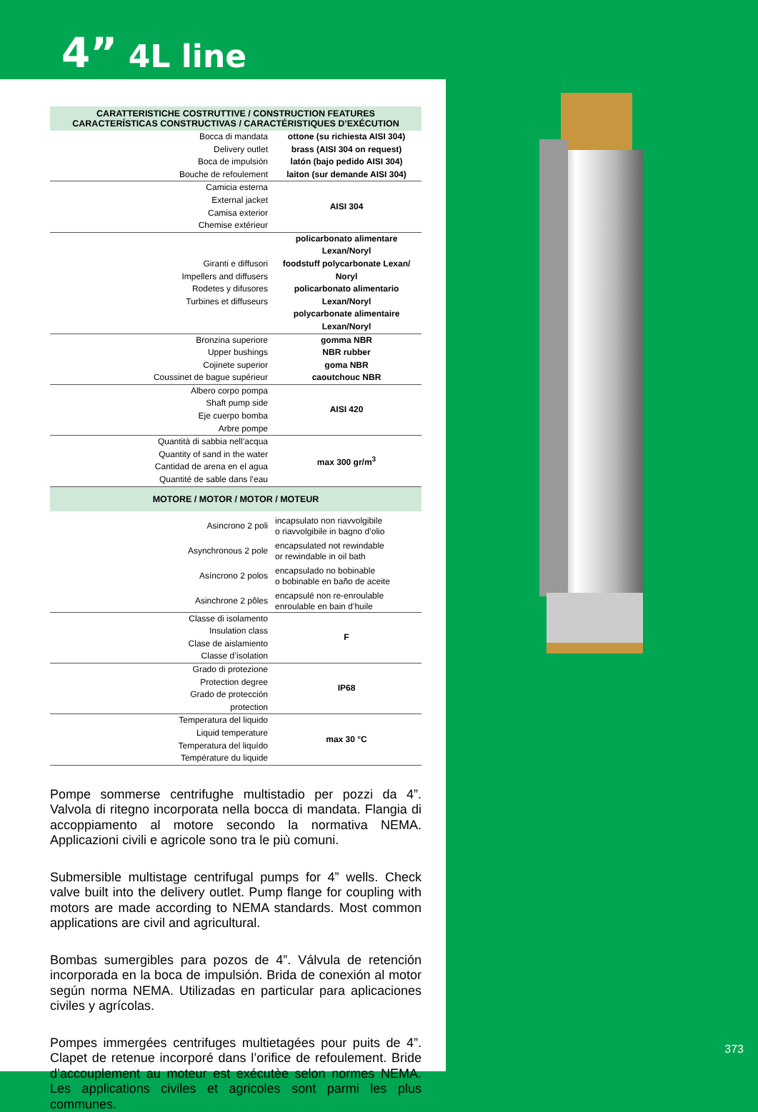4” 4L line
| CARATTERISTICHE COSTRUTTIVE / CONSTRUCTION FEATURES CARACTERÍSTICAS CONSTRUCTIVAS / CARACTÉRISTIQUES D’EXÉCUTION | |
| --- | --- |
| Bocca di mandata Delivery outlet Boca de impulsión Bouche de refoulement | ottone (su richiesta AISI 304) brass (AISI 304 on request) latón (bajo pedido AISI 304) laiton (sur demande AISI 304) |
| Camicia esterna External jacket Camisa exterior Chemise extérieur | AISI 304 |
| Giranti e diffusori Impellers and diffusers Rodetes y difusores Turbines et diffuseurs | policarbonato alimentare Lexan/Noryl foodstuff polycarbonate Lexan/ Noryl policarbonato alimentario Lexan/Noryl polycarbonate alimentaire Lexan/Noryl |
| Bronzina superiore Upper bushings Cojinete superior Coussinet de bague supérieur | gomma NBR NBR rubber goma NBR caoutchouc NBR |
| Albero corpo pompa Shaft pump side Eje cuerpo bomba Arbre pompe | AISI 420 |
| Quantità di sabbia nell’acqua Quantity of sand in the water Cantidad de arena en el agua Quantité de sable dans l’eau | max 300 gr/m<sup>3</sup> |
| MOTORE / MOTOR / MOTOR / MOTEUR | |
| Asincrono 2 poli | incapsulato non riavvolgibile o riavvolgibile in bagno d’olio |
| Asynchronous 2 pole | encapsulated not rewindable or rewindable in oil bath |
| Asíncrono 2 polos | encapsulado no bobinable o bobinable en baño de aceite |
| Asinchrone 2 pôles | encapsulé non re-enroulable enroulable en bain d’huile |
| Classe di isolamento Insulation class Clase de aislamiento Classe d’isolation | F |
| Grado di protezione Protection degree Grado de protección protection | IP68 |
| Temperatura del liquido Liquid temperature Temperatura del liquído Température du liquide | max 30 °C |
Pompe sommerse centrifughe multistadio per pozzi da 4”. Valvola di ritegno incorporata nella bocca di mandata. Flangia di accoppiamento al motore secondo la normativa NEMA. Applicazioni civili e agricole sono tra le più comuni.
Submersible multistage centrifugal pumps for 4” wells. Check valve built into the delivery outlet. Pump flange for coupling with motors are made according to NEMA standards. Most common applications are civil and agricultural.
Bombas sumergibles para pozos de 4”. Válvula de retención incorporada en la boca de impulsión. Brida de conexión al motor según norma NEMA. Utilizadas en particular para aplicaciones civiles y agrícolas.
Pompes immergées centrifuges multietagées pour puits de 4”. Clapet de retenue incorporé dans l’orifice de refoulement. Bride d’accouplement au moteur est exécutèe selon normes NEMA. Les applications civiles et agricoles sont parmi les plus communes.
373